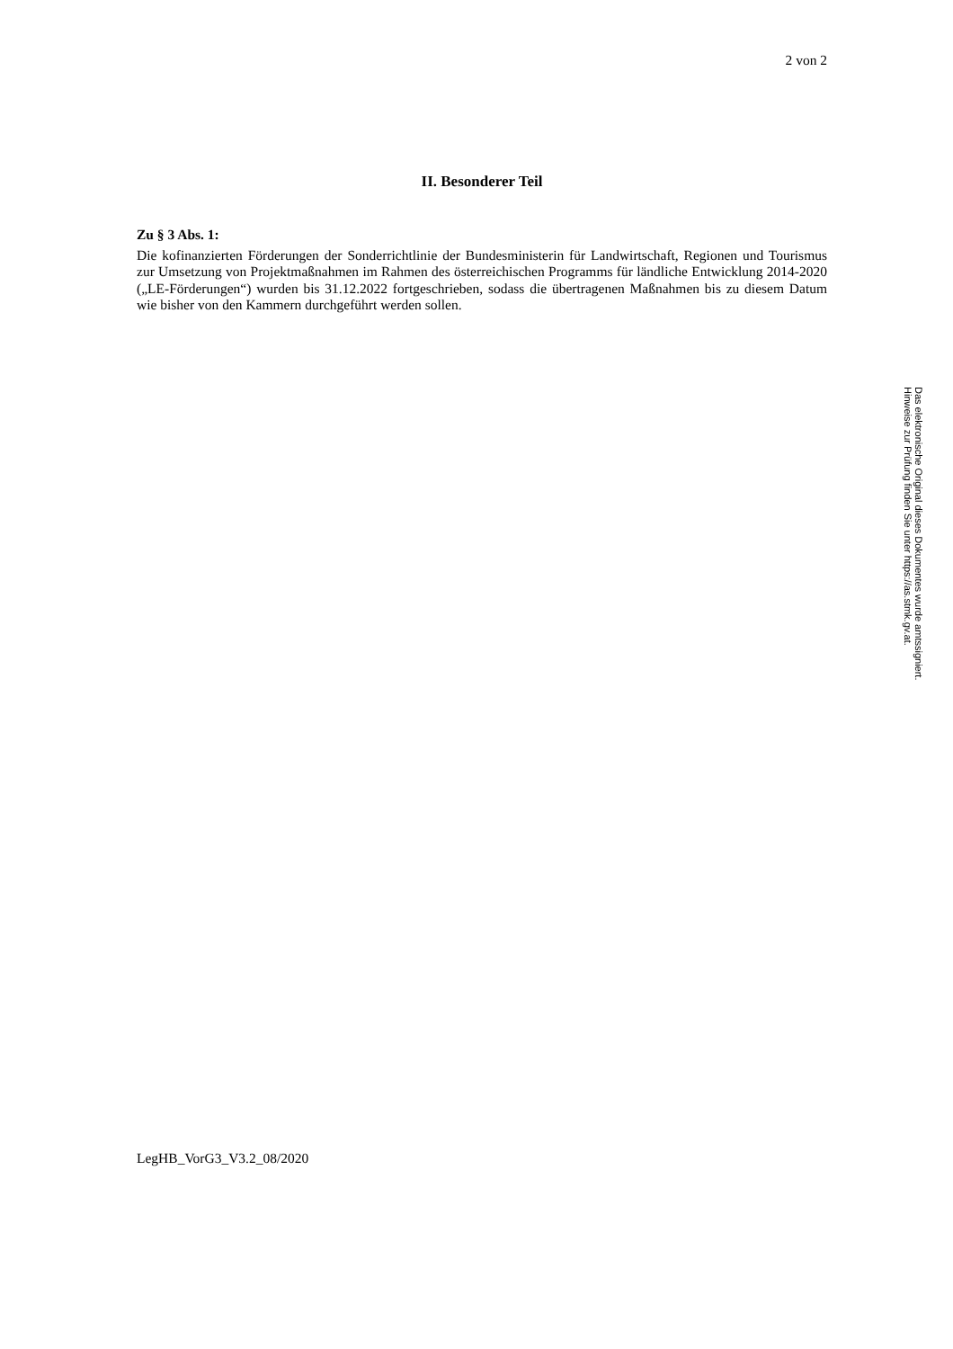2 von 2
II. Besonderer Teil
Zu § 3 Abs. 1:
Die kofinanzierten Förderungen der Sonderrichtlinie der Bundesministerin für Landwirtschaft, Regionen und Tourismus zur Umsetzung von Projektmaßnahmen im Rahmen des österreichischen Programms für ländliche Entwicklung 2014-2020 („LE-Förderungen“) wurden bis 31.12.2022 fortgeschrieben, sodass die übertragenen Maßnahmen bis zu diesem Datum wie bisher von den Kammern durchgeführt werden sollen.
LegHB_VorG3_V3.2_08/2020
Das elektronische Original dieses Dokumentes wurde amtssigniert.
Hinweise zur Prüfung finden Sie unter https://as.stmk.gv.at.